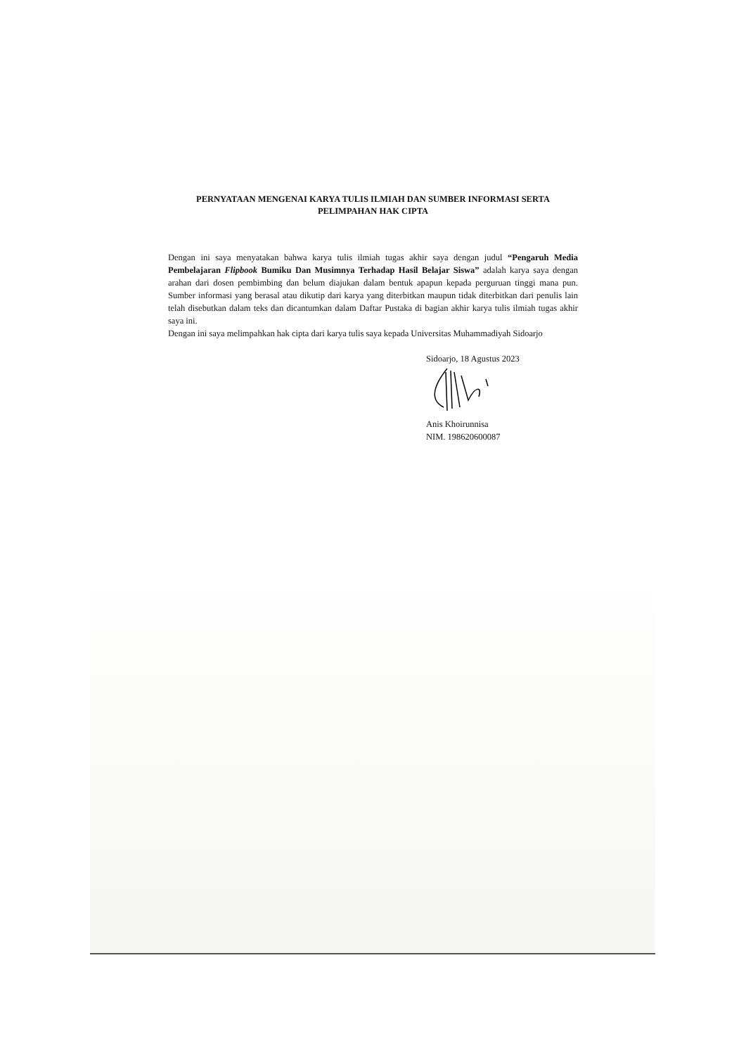PERNYATAAN MENGENAI KARYA TULIS ILMIAH DAN SUMBER INFORMASI SERTA PELIMPAHAN HAK CIPTA
Dengan ini saya menyatakan bahwa karya tulis ilmiah tugas akhir saya dengan judul “Pengaruh Media Pembelajaran Flipbook Bumiku Dan Musimnya Terhadap Hasil Belajar Siswa” adalah karya saya dengan arahan dari dosen pembimbing dan belum diajukan dalam bentuk apapun kepada perguruan tinggi mana pun. Sumber informasi yang berasal atau dikutip dari karya yang diterbitkan maupun tidak diterbitkan dari penulis lain telah disebutkan dalam teks dan dicantumkan dalam Daftar Pustaka di bagian akhir karya tulis ilmiah tugas akhir saya ini.
Dengan ini saya melimpahkan hak cipta dari karya tulis saya kepada Universitas Muhammadiyah Sidoarjo
Sidoarjo, 18 Agustus 2023
Anis Khoirunnisa
NIM. 198620600087